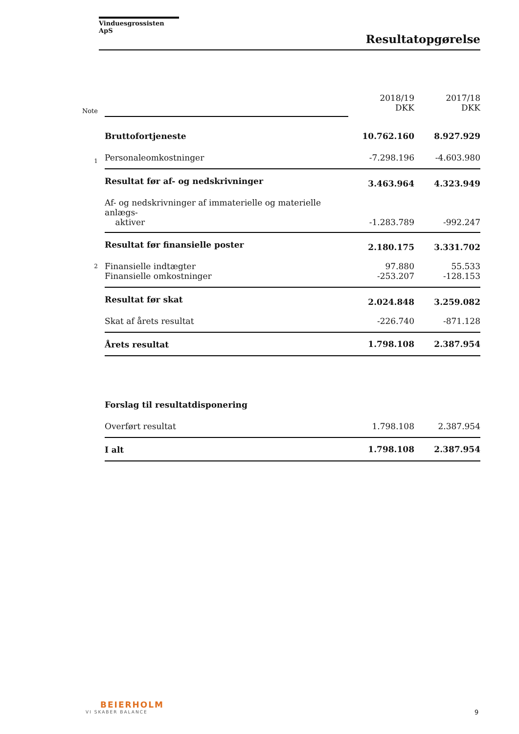Vinduesgrossisten ApS
Resultatopgørelse
| Note | | 2018/19 DKK | 2017/18 DKK |
| | Bruttofortjeneste | 10.762.160 | 8.927.929 |
| 1 | Personaleomkostninger | -7.298.196 | -4.603.980 |
| | Resultat før af- og nedskrivninger | 3.463.964 | 4.323.949 |
| | Af- og nedskrivninger af immaterielle og materielle anlægs- aktiver | -1.283.789 | -992.247 |
| | Resultat før finansielle poster | 2.180.175 | 3.331.702 |
| 2 | Finansielle indtægter | 97.880 | 55.533 |
| | Finansielle omkostninger | -253.207 | -128.153 |
| | Resultat før skat | 2.024.848 | 3.259.082 |
| | Skat af årets resultat | -226.740 | -871.128 |
| | Årets resultat | 1.798.108 | 2.387.954 |
| | Forslag til resultatdisponering | | |
| | Overført resultat | 1.798.108 | 2.387.954 |
| | I alt | 1.798.108 | 2.387.954 |
BEIERHOLM
VI SKABER BALANCE
9